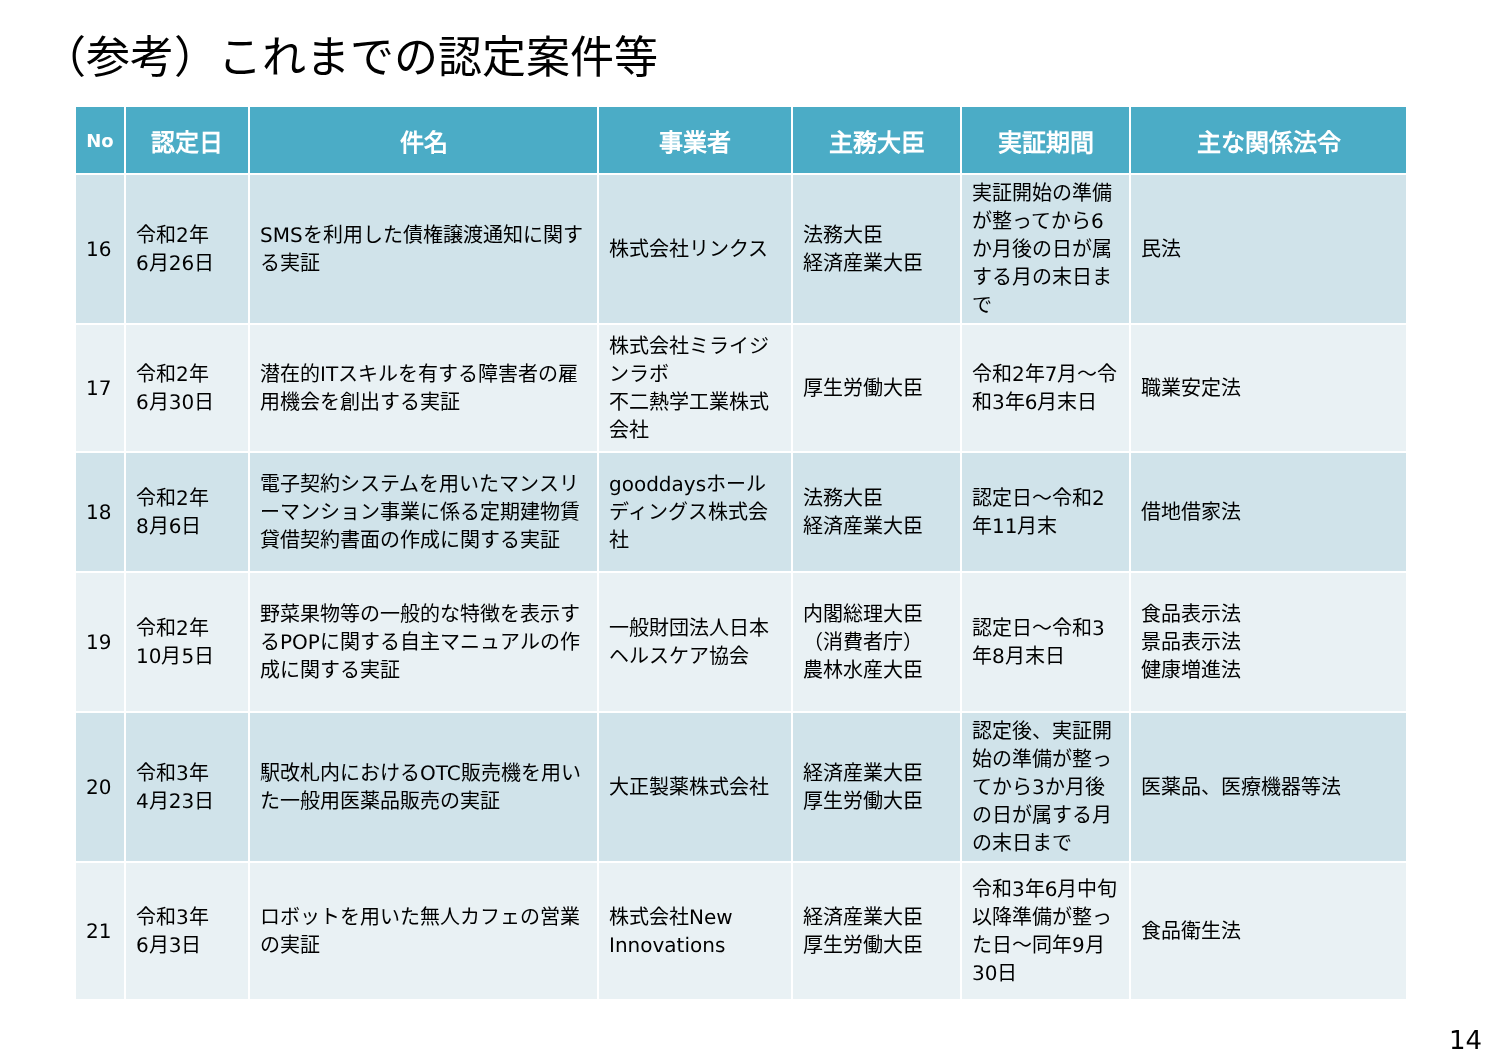（参考）これまでの認定案件等
| No | 認定日 | 件名 | 事業者 | 主務大臣 | 実証期間 | 主な関係法令 |
| --- | --- | --- | --- | --- | --- | --- |
| 16 | 令和2年 6月26日 | SMSを利用した債権譲渡通知に関する実証 | 株式会社リンクス | 法務大臣 経済産業大臣 | 実証開始の準備が整ってから6か月後の日が属する月の末日まで | 民法 |
| 17 | 令和2年 6月30日 | 潜在的ITスキルを有する障害者の雇用機会を創出する実証 | 株式会社ミライジンラボ 不二熱学工業株式会社 | 厚生労働大臣 | 令和2年7月～令和3年6月末日 | 職業安定法 |
| 18 | 令和2年 8月6日 | 電子契約システムを用いたマンスリーマンション事業に係る定期建物賃貸借契約書面の作成に関する実証 | gooddaysホールディングス株式会社 | 法務大臣 経済産業大臣 | 認定日～令和2年11月末 | 借地借家法 |
| 19 | 令和2年 10月5日 | 野菜果物等の一般的な特徴を表示するPOPに関する自主マニュアルの作成に関する実証 | 一般財団法人日本ヘルスケア協会 | 内閣総理大臣 （消費者庁） 農林水産大臣 | 認定日～令和3年8月末日 | 食品表示法 景品表示法 健康増進法 |
| 20 | 令和3年 4月23日 | 駅改札内におけるOTC販売機を用いた一般用医薬品販売の実証 | 大正製薬株式会社 | 経済産業大臣 厚生労働大臣 | 認定後、実証開始の準備が整ってから3か月後の日が属する月の末日まで | 医薬品、医療機器等法 |
| 21 | 令和3年 6月3日 | ロボットを用いた無人カフェの営業の実証 | 株式会社New Innovations | 経済産業大臣 厚生労働大臣 | 令和3年6月中旬以降準備が整った日～同年9月30日 | 食品衛生法 |
14